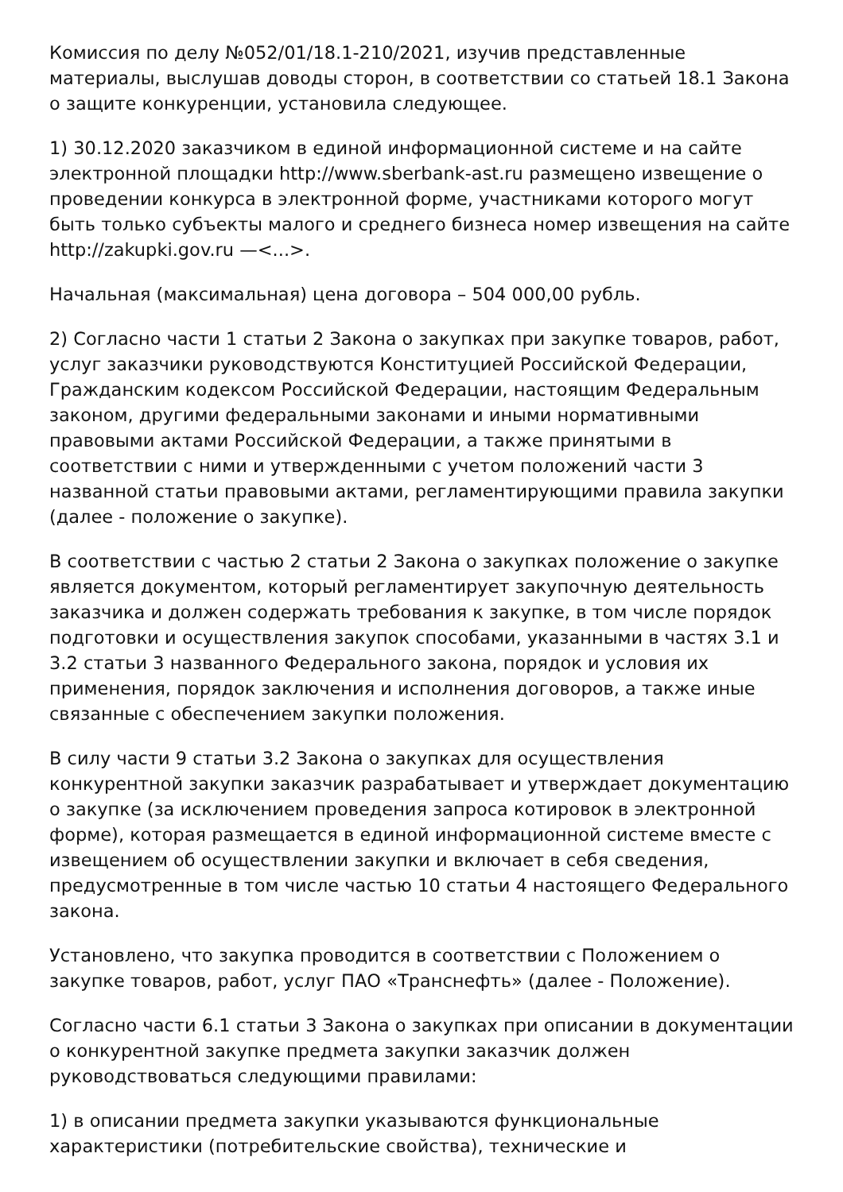Комиссия по делу №052/01/18.1-210/2021, изучив представленные материалы, выслушав доводы сторон, в соответствии со статьей 18.1 Закона о защите конкуренции, установила следующее.
1) 30.12.2020 заказчиком в единой информационной системе и на сайте электронной площадки http://www.sberbank-ast.ru размещено извещение о проведении конкурса в электронной форме, участниками которого могут быть только субъекты малого и среднего бизнеса номер извещения на сайте http://zakupki.gov.ru —<...>.
Начальная (максимальная) цена договора – 504 000,00 рубль.
2) Согласно части 1 статьи 2 Закона о закупках при закупке товаров, работ, услуг заказчики руководствуются Конституцией Российской Федерации, Гражданским кодексом Российской Федерации, настоящим Федеральным законом, другими федеральными законами и иными нормативными правовыми актами Российской Федерации, а также принятыми в соответствии с ними и утвержденными с учетом положений части 3 названной статьи правовыми актами, регламентирующими правила закупки (далее - положение о закупке).
В соответствии с частью 2 статьи 2 Закона о закупках положение о закупке является документом, который регламентирует закупочную деятельность заказчика и должен содержать требования к закупке, в том числе порядок подготовки и осуществления закупок способами, указанными в частях 3.1 и 3.2 статьи 3 названного Федерального закона, порядок и условия их применения, порядок заключения и исполнения договоров, а также иные связанные с обеспечением закупки положения.
В силу части 9 статьи 3.2 Закона о закупках для осуществления конкурентной закупки заказчик разрабатывает и утверждает документацию о закупке (за исключением проведения запроса котировок в электронной форме), которая размещается в единой информационной системе вместе с извещением об осуществлении закупки и включает в себя сведения, предусмотренные в том числе частью 10 статьи 4 настоящего Федерального закона.
Установлено, что закупка проводится в соответствии с Положением о закупке товаров, работ, услуг ПАО «Транснефть» (далее - Положение).
Согласно части 6.1 статьи 3 Закона о закупках при описании в документации о конкурентной закупке предмета закупки заказчик должен руководствоваться следующими правилами:
1) в описании предмета закупки указываются функциональные характеристики (потребительские свойства), технические и